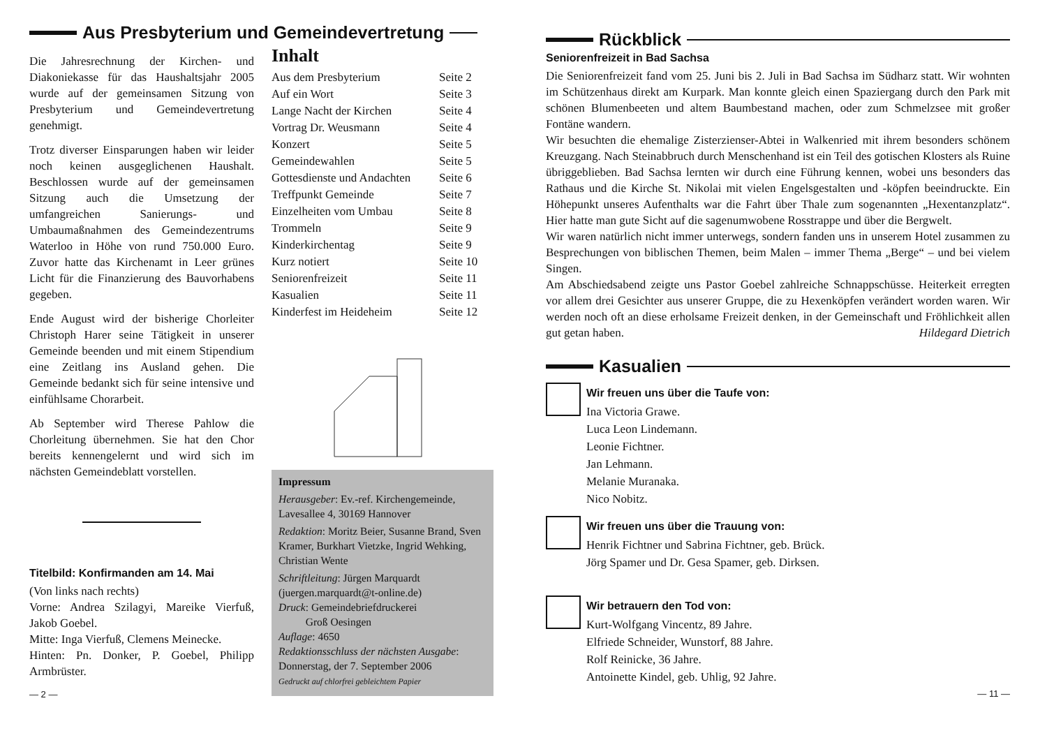Aus Presbyterium und Gemeindevertretung
Die Jahresrechnung der Kirchen- und Diakoniekasse für das Haushaltsjahr 2005 wurde auf der gemeinsamen Sitzung von Presbyterium und Gemeindevertretung genehmigt.
Trotz diverser Einsparungen haben wir leider noch keinen ausgeglichenen Haushalt. Beschlossen wurde auf der gemeinsamen Sitzung auch die Umsetzung der umfangreichen Sanierungs- und Umbaumaßnahmen des Gemeindezentrums Waterloo in Höhe von rund 750.000 Euro. Zuvor hatte das Kirchenamt in Leer grünes Licht für die Finanzierung des Bauvorhabens gegeben.
Ende August wird der bisherige Chorleiter Christoph Harer seine Tätigkeit in unserer Gemeinde beenden und mit einem Stipendium eine Zeitlang ins Ausland gehen. Die Gemeinde bedankt sich für seine intensive und einfühlsame Chorarbeit.
Ab September wird Therese Pahlow die Chorleitung übernehmen. Sie hat den Chor bereits kennengelernt und wird sich im nächsten Gemeindeblatt vorstellen.
Titelbild: Konfirmanden am 14. Mai
(Von links nach rechts)
Vorne: Andrea Szilagyi, Mareike Vierfuß, Jakob Goebel.
Mitte: Inga Vierfuß, Clemens Meinecke.
Hinten: Pn. Donker, P. Goebel, Philipp Armbrüster.
— 2 —
Inhalt
| Aus dem Presbyterium | Seite 2 |
| Auf ein Wort | Seite 3 |
| Lange Nacht der Kirchen | Seite 4 |
| Vortrag Dr. Weusmann | Seite 4 |
| Konzert | Seite 5 |
| Gemeindewahlen | Seite 5 |
| Gottesdienste und Andachten | Seite 6 |
| Treffpunkt Gemeinde | Seite 7 |
| Einzelheiten vom Umbau | Seite 8 |
| Trommeln | Seite 9 |
| Kinderkirchentag | Seite 9 |
| Kurz notiert | Seite 10 |
| Seniorenfreizeit | Seite 11 |
| Kasualien | Seite 11 |
| Kinderfest im Heideheim | Seite 12 |
Impressum
Herausgeber: Ev.-ref. Kirchengemeinde, Lavesallee 4, 30169 Hannover
Redaktion: Moritz Beier, Susanne Brand, Sven Kramer, Burkhart Vietzke, Ingrid Wehking, Christian Wente
Schriftleitung: Jürgen Marquardt (juergen.marquardt@t-online.de)
Druck: Gemeindebriefdruckerei
Groß Oesingen
Auflage: 4650
Redaktionsschluss der nächsten Ausgabe: Donnerstag, der 7. September 2006
Gedruckt auf chlorfrei gebleichtem Papier
Rückblick
Seniorenfreizeit in Bad Sachsa
Die Seniorenfreizeit fand vom 25. Juni bis 2. Juli in Bad Sachsa im Südharz statt. Wir wohnten im Schützenhaus direkt am Kurpark. Man konnte gleich einen Spaziergang durch den Park mit schönen Blumenbeeten und altem Baumbestand machen, oder zum Schmelzsee mit großer Fontäne wandern.
Wir besuchten die ehemalige Zisterzienser-Abtei in Walkenried mit ihrem besonders schönem Kreuzgang. Nach Steinabbruch durch Menschenhand ist ein Teil des gotischen Klosters als Ruine übriggeblieben. Bad Sachsa lernten wir durch eine Führung kennen, wobei uns besonders das Rathaus und die Kirche St. Nikolai mit vielen Engelsgestalten und -köpfen beeindruckte. Ein Höhepunkt unseres Aufenthalts war die Fahrt über Thale zum sogenannten „Hexentanzplatz“. Hier hatte man gute Sicht auf die sagenumwobene Rosstrappe und über die Bergwelt.
Wir waren natürlich nicht immer unterwegs, sondern fanden uns in unserem Hotel zusammen zu Besprechungen von biblischen Themen, beim Malen – immer Thema „Berge“ – und bei vielem Singen.
Am Abschiedsabend zeigte uns Pastor Goebel zahlreiche Schnappschüsse. Heiterkeit erregten vor allem drei Gesichter aus unserer Gruppe, die zu Hexenköpfen verändert worden waren. Wir werden noch oft an diese erholsame Freizeit denken, in der Gemeinschaft und Fröhlichkeit allen gut getan haben. Hildegard Dietrich
Kasualien
Wir freuen uns über die Taufe von:
Ina Victoria Grawe.
Luca Leon Lindemann.
Leonie Fichtner.
Jan Lehmann.
Melanie Muranaka.
Nico Nobitz.
Wir freuen uns über die Trauung von:
Henrik Fichtner und Sabrina Fichtner, geb. Brück.
Jörg Spamer und Dr. Gesa Spamer, geb. Dirksen.
Wir betrauern den Tod von:
Kurt-Wolfgang Vincentz, 89 Jahre.
Elfriede Schneider, Wunstorf, 88 Jahre.
Rolf Reinicke, 36 Jahre.
Antoinette Kindel, geb. Uhlig, 92 Jahre.
— 11 —